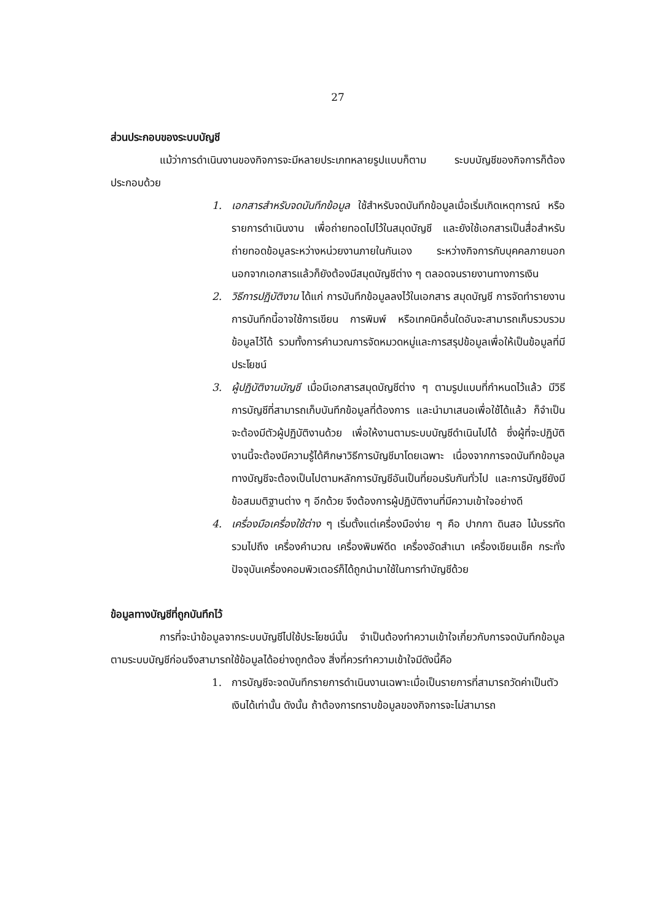27
ส่วนประกอบของระบบบัญชี
แม้ว่าการดำเนินงานของกิจการจะมีหลายประเภทหลายรูปแบบก็ตาม ระบบบัญชีของกิจการก็ต้องประกอบด้วย
1. เอกสารสำหรับจดบันทึกข้อมูล ใช้สำหรับจดบันทึกข้อมูลเมื่อเริ่มเกิดเหตุการณ์ หรือรายการดำเนินงาน เพื่อถ่ายทอดไปไว้ในสมุดบัญชี และยังใช้เอกสารเป็นสื่อสำหรับถ่ายทอดข้อมูลระหว่างหน่วยงานภายในกันเอง ระหว่างกิจการกับบุคคลภายนอก นอกจากเอกสารแล้วก็ยังต้องมีสมุดบัญชีต่าง ๆ ตลอดจนรายงานทางการเงิน
2. วิธีการปฏิบัติงาน ได้แก่ การบันทึกข้อมูลลงไว้ในเอกสาร สมุดบัญชี การจัดทำรายงาน การบันทึกนี้อาจใช้การเขียน การพิมพ์ หรือเทคนิคอื่นใดอันจะสามารถเก็บรวบรวมข้อมูลไว้ได้ รวมทั้งการคำนวณการจัดหมวดหมู่และการสรุปข้อมูลเพื่อให้เป็นข้อมูลที่มีประโยชน์
3. ผู้ปฏิบัติงานบัญชี เมื่อมีเอกสารสมุดบัญชีต่าง ๆ ตามรูปแบบที่กำหนดไว้แล้ว มีวิธีการบัญชีที่สามารถเก็บบันทึกข้อมูลที่ต้องการ และนำมาเสนอเพื่อใช้ได้แล้ว ก็จำเป็นจะต้องมีตัวผู้ปฏิบัติงานด้วย เพื่อให้งานตามระบบบัญชีดำเนินไปได้ ซึ่งผู้ที่จะปฏิบัติงานนี้จะต้องมีความรู้ได้ศึกษาวิธีการบัญชีมาโดยเฉพาะ เนื่องจากการจดบันทึกข้อมูลทางบัญชีจะต้องเป็นไปตามหลักการบัญชีอันเป็นที่ยอมรับกันทั่วไป และการบัญชียังมีข้อสมมติฐานต่าง ๆ อีกด้วย จึงต้องการผู้ปฏิบัติงานที่มีความเข้าใจอย่างดี
4. เครื่องมือเครื่องใช้ต่าง ๆ เริ่มตั้งแต่เครื่องมือง่าย ๆ คือ ปากกา ดินสอ ไม้บรรทัด รวมไปถึง เครื่องคำนวณ เครื่องพิมพ์ดีด เครื่องอัดสำเนา เครื่องเขียนเช็ค กระทั่งปัจจุบันเครื่องคอมพิวเตอร์ก็ได้ถูกนำมาใช้ในการทำบัญชีด้วย
ข้อมูลทางบัญชีที่ถูกบันทึกไว้
การที่จะนำข้อมูลจากระบบบัญชีไปใช้ประโยชน์นั้น จำเป็นต้องทำความเข้าใจเกี่ยวกับการจดบันทึกข้อมูลตามระบบบัญชีก่อนจึงสามารถใช้ข้อมูลได้อย่างถูกต้อง สิ่งที่ควรทำความเข้าใจมีดังนี้คือ
1. การบัญชีจะจดบันทึกรายการดำเนินงานเฉพาะเมื่อเป็นรายการที่สามารถวัดค่าเป็นตัวเงินได้เท่านั้น ดังนั้น ถ้าต้องการทราบข้อมูลของกิจการจะไม่สามารถ